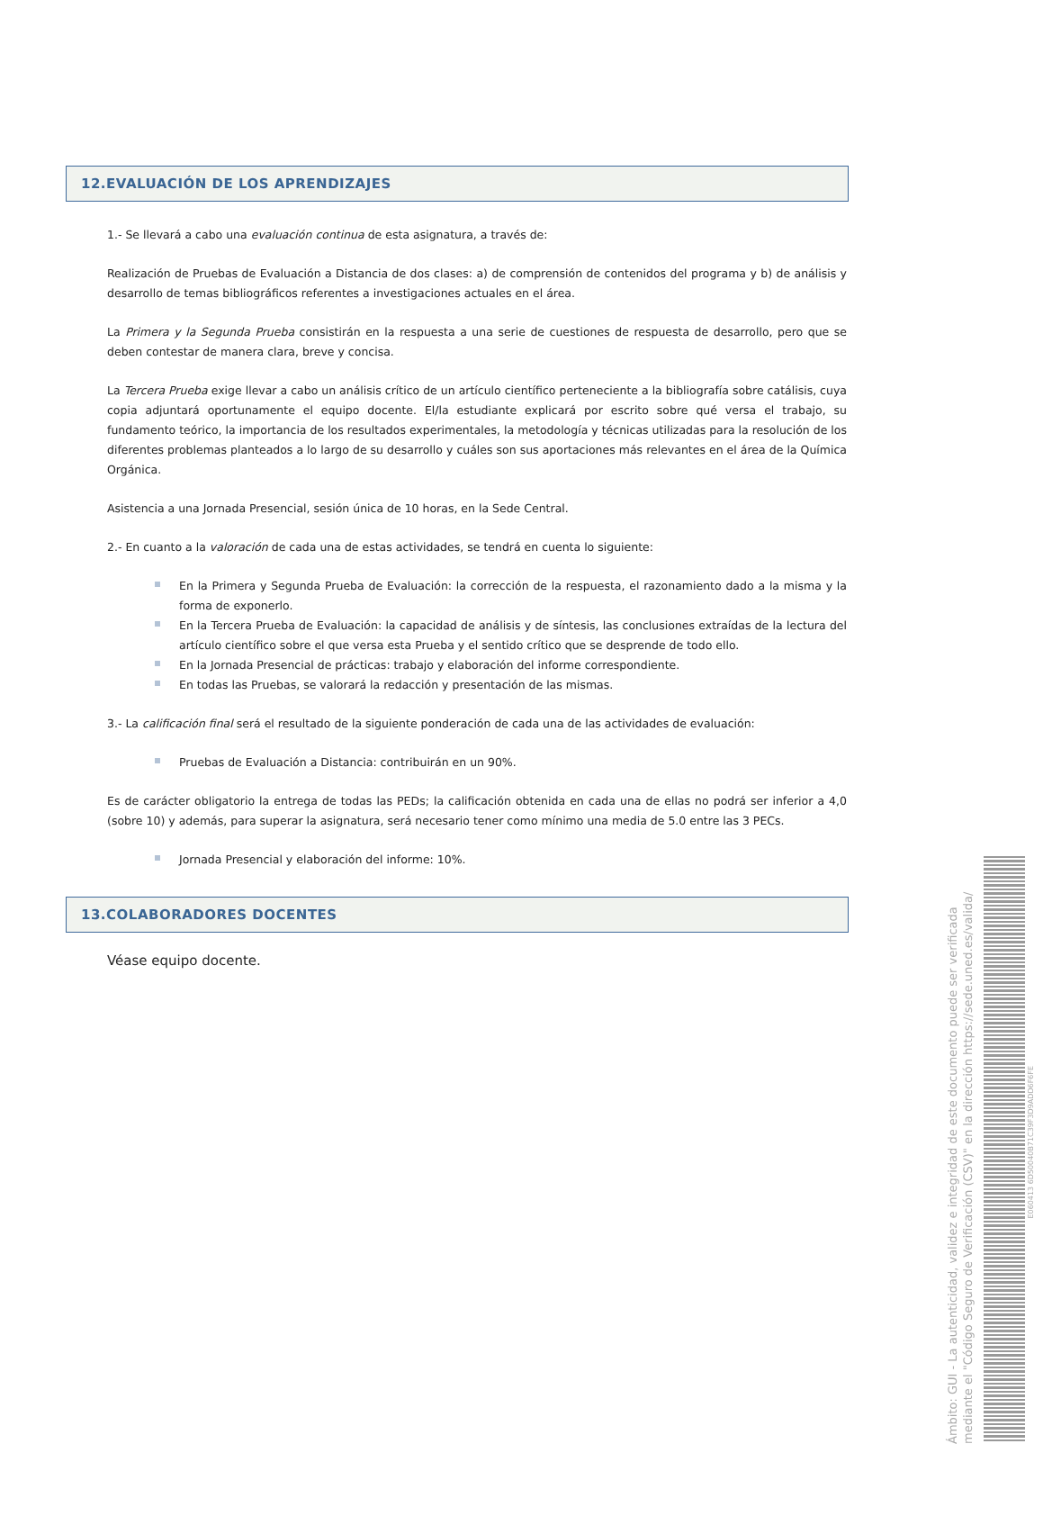12.EVALUACIÓN DE LOS APRENDIZAJES
1.- Se llevará a cabo una evaluación continua de esta asignatura, a través de:
Realización de Pruebas de Evaluación a Distancia de dos clases: a) de comprensión de contenidos del programa y b) de análisis y desarrollo de temas bibliográficos referentes a investigaciones actuales en el área.
La Primera y la Segunda Prueba consistirán en la respuesta a una serie de cuestiones de respuesta de desarrollo, pero que se deben contestar de manera clara, breve y concisa.
La Tercera Prueba exige llevar a cabo un análisis crítico de un artículo científico perteneciente a la bibliografía sobre catálisis, cuya copia adjuntará oportunamente el equipo docente. El/la estudiante explicará por escrito sobre qué versa el trabajo, su fundamento teórico, la importancia de los resultados experimentales, la metodología y técnicas utilizadas para la resolución de los diferentes problemas planteados a lo largo de su desarrollo y cuáles son sus aportaciones más relevantes en el área de la Química Orgánica.
Asistencia a una Jornada Presencial, sesión única de 10 horas, en la Sede Central.
2.- En cuanto a la valoración de cada una de estas actividades, se tendrá en cuenta lo siguiente:
En la Primera y Segunda Prueba de Evaluación: la corrección de la respuesta, el razonamiento dado a la misma y la forma de exponerlo.
En la Tercera Prueba de Evaluación: la capacidad de análisis y de síntesis, las conclusiones extraídas de la lectura del artículo científico sobre el que versa esta Prueba y el sentido crítico que se desprende de todo ello.
En la Jornada Presencial de prácticas: trabajo y elaboración del informe correspondiente.
En todas las Pruebas, se valorará la redacción y presentación de las mismas.
3.- La calificación final será el resultado de la siguiente ponderación de cada una de las actividades de evaluación:
Pruebas de Evaluación a Distancia: contribuirán en un 90%.
Es de carácter obligatorio la entrega de todas las PEDs; la calificación obtenida en cada una de ellas no podrá ser inferior a 4,0 (sobre 10) y además, para superar la asignatura, será necesario tener como mínimo una media de 5.0 entre las 3 PECs.
Jornada Presencial y elaboración del informe: 10%.
13.COLABORADORES DOCENTES
Véase equipo docente.
Ámbito: GUI - La autenticidad, validez e integridad de este documento puede ser verificada mediante el "Código Seguro de Verificación (CSV)" en la dirección https://sede.uned.es/valida/
E060413 6D50040B71C39F3D9ADD6F6FE